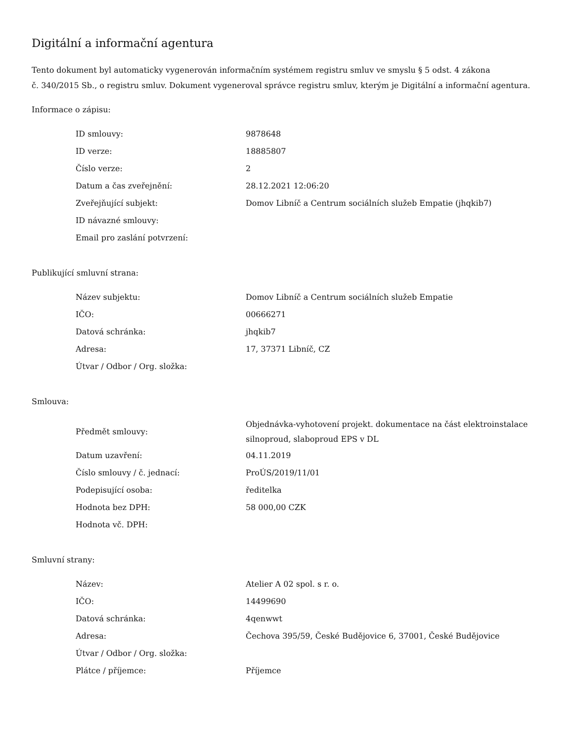Digitální a informační agentura
Tento dokument byl automaticky vygenerován informačním systémem registru smluv ve smyslu § 5 odst. 4 zákona
č. 340/2015 Sb., o registru smluv. Dokument vygeneroval správce registru smluv, kterým je Digitální a informační agentura.
Informace o zápisu:
| ID smlouvy: | 9878648 |
| ID verze: | 18885807 |
| Číslo verze: | 2 |
| Datum a čas zveřejnění: | 28.12.2021 12:06:20 |
| Zveřejňující subjekt: | Domov Libníč a Centrum sociálních služeb Empatie (jhqkib7) |
| ID návazné smlouvy: | |
| Email pro zaslání potvrzení: | |
Publikující smluvní strana:
| Název subjektu: | Domov Libníč a Centrum sociálních služeb Empatie |
| IČO: | 00666271 |
| Datová schránka: | jhqkib7 |
| Adresa: | 17, 37371 Libníč, CZ |
| Útvar / Odbor / Org. složka: | |
Smlouva:
| Předmět smlouvy: | Objednávka-vyhotovení projekt. dokumentace na část elektroinstalace silnoproud, slaboproud EPS v DL |
| Datum uzavření: | 04.11.2019 |
| Číslo smlouvy / č. jednací: | ProÚS/2019/11/01 |
| Podepisující osoba: | ředitelka |
| Hodnota bez DPH: | 58 000,00 CZK |
| Hodnota vč. DPH: | |
Smluvní strany:
| Název: | Atelier A 02 spol. s r. o. |
| IČO: | 14499690 |
| Datová schránka: | 4qenwwt |
| Adresa: | Čechova 395/59, České Budějovice 6, 37001, České Budějovice |
| Útvar / Odbor / Org. složka: | |
| Plátce / příjemce: | Příjemce |